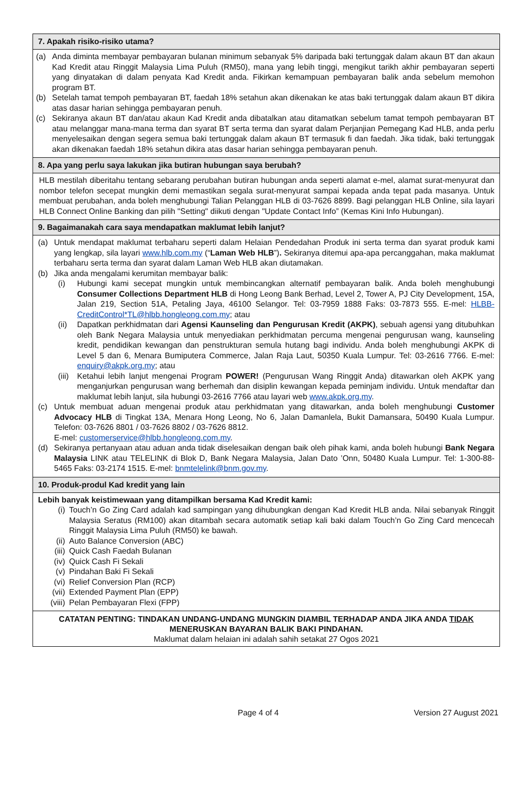7. Apakah risiko-risiko utama?
(a) Anda diminta membayar pembayaran bulanan minimum sebanyak 5% daripada baki tertunggak dalam akaun BT dan akaun Kad Kredit atau Ringgit Malaysia Lima Puluh (RM50), mana yang lebih tinggi, mengikut tarikh akhir pembayaran seperti yang dinyatakan di dalam penyata Kad Kredit anda. Fikirkan kemampuan pembayaran balik anda sebelum memohon program BT.
(b) Setelah tamat tempoh pembayaran BT, faedah 18% setahun akan dikenakan ke atas baki tertunggak dalam akaun BT dikira atas dasar harian sehingga pembayaran penuh.
(c) Sekiranya akaun BT dan/atau akaun Kad Kredit anda dibatalkan atau ditamatkan sebelum tamat tempoh pembayaran BT atau melanggar mana-mana terma dan syarat BT serta terma dan syarat dalam Perjanjian Pemegang Kad HLB, anda perlu menyelesaikan dengan segera semua baki tertunggak dalam akaun BT termasuk fi dan faedah. Jika tidak, baki tertunggak akan dikenakan faedah 18% setahun dikira atas dasar harian sehingga pembayaran penuh.
8. Apa yang perlu saya lakukan jika butiran hubungan saya berubah?
HLB mestilah diberitahu tentang sebarang perubahan butiran hubungan anda seperti alamat e-mel, alamat surat-menyurat dan nombor telefon secepat mungkin demi memastikan segala surat-menyurat sampai kepada anda tepat pada masanya. Untuk membuat perubahan, anda boleh menghubungi Talian Pelanggan HLB di 03-7626 8899. Bagi pelanggan HLB Online, sila layari HLB Connect Online Banking dan pilih "Setting" diikuti dengan "Update Contact Info” (Kemas Kini Info Hubungan).
9. Bagaimanakah cara saya mendapatkan maklumat lebih lanjut?
(a) Untuk mendapat maklumat terbaharu seperti dalam Helaian Pendedahan Produk ini serta terma dan syarat produk kami yang lengkap, sila layari www.hlb.com.my (“Laman Web HLB”). Sekiranya ditemui apa-apa percanggahan, maka maklumat terbaharu serta terma dan syarat dalam Laman Web HLB akan diutamakan.
(b) Jika anda mengalami kerumitan membayar balik:
(i) Hubungi kami secepat mungkin untuk membincangkan alternatif pembayaran balik. Anda boleh menghubungi Consumer Collections Department HLB di Hong Leong Bank Berhad, Level 2, Tower A, PJ City Development, 15A, Jalan 219, Section 51A, Petaling Jaya, 46100 Selangor. Tel: 03-7959 1888 Faks: 03-7873 555. E-mel: HLBB-CreditControl*TL@hlbb.hongleong.com.my; atau
(ii) Dapatkan perkhidmatan dari Agensi Kaunseling dan Pengurusan Kredit (AKPK), sebuah agensi yang ditubuhkan oleh Bank Negara Malaysia untuk menyediakan perkhidmatan percuma mengenai pengurusan wang, kaunseling kredit, pendidikan kewangan dan penstrukturan semula hutang bagi individu. Anda boleh menghubungi AKPK di Level 5 dan 6, Menara Bumiputera Commerce, Jalan Raja Laut, 50350 Kuala Lumpur. Tel: 03-2616 7766. E-mel: enquiry@akpk.org.my; atau
(iii) Ketahui lebih lanjut mengenai Program POWER! (Pengurusan Wang Ringgit Anda) ditawarkan oleh AKPK yang menganjurkan pengurusan wang berhemah dan disiplin kewangan kepada peminjam individu. Untuk mendaftar dan maklumat lebih lanjut, sila hubungi 03-2616 7766 atau layari web www.akpk.org.my.
(c) Untuk membuat aduan mengenai produk atau perkhidmatan yang ditawarkan, anda boleh menghubungi Customer Advocacy HLB di Tingkat 13A, Menara Hong Leong, No 6, Jalan Damanlela, Bukit Damansara, 50490 Kuala Lumpur. Telefon: 03-7626 8801 / 03-7626 8802 / 03-7626 8812.
E-mel: customerservice@hlbb.hongleong.com.my.
(d) Sekiranya pertanyaan atau aduan anda tidak diselesaikan dengan baik oleh pihak kami, anda boleh hubungi Bank Negara Malaysia LINK atau TELELINK di Blok D, Bank Negara Malaysia, Jalan Dato ’Onn, 50480 Kuala Lumpur. Tel: 1-300-88-5465 Faks: 03-2174 1515. E-mel: bnmtelelink@bnm.gov.my.
10. Produk-produl Kad kredit yang lain
Lebih banyak keistimewaan yang ditampilkan bersama Kad Kredit kami:
(i) Touch’n Go Zing Card adalah kad sampingan yang dihubungkan dengan Kad Kredit HLB anda. Nilai sebanyak Ringgit Malaysia Seratus (RM100) akan ditambah secara automatik setiap kali baki dalam Touch’n Go Zing Card mencecah Ringgit Malaysia Lima Puluh (RM50) ke bawah.
(ii) Auto Balance Conversion (ABC)
(iii) Quick Cash Faedah Bulanan
(iv) Quick Cash Fi Sekali
(v) Pindahan Baki Fi Sekali
(vi) Relief Conversion Plan (RCP)
(vii) Extended Payment Plan (EPP)
(viii) Pelan Pembayaran Flexi (FPP)
CATATAN PENTING: TINDAKAN UNDANG-UNDANG MUNGKIN DIAMBIL TERHADAP ANDA JIKA ANDA TIDAK MENERUSKAN BAYARAN BALIK BAKI PINDAHAN.
Maklumat dalam helaian ini adalah sahih setakat 27 Ogos 2021
Page 4 of 4 Version 27 August 2021